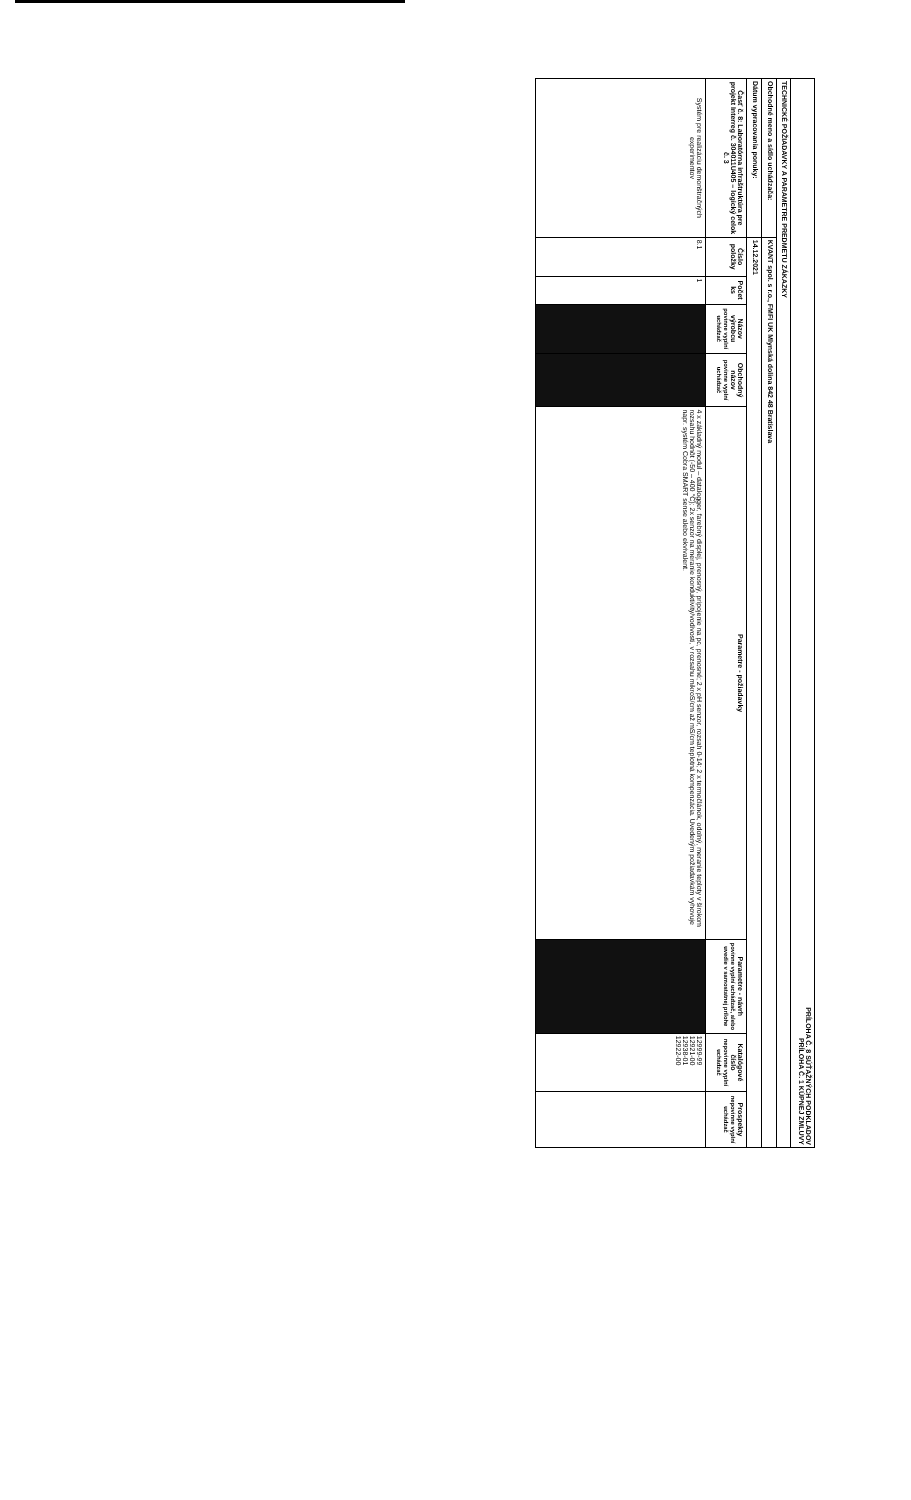| PRÍLOHA Č. 8 SÚŤAŽNÝCH PODKLADOV PRÍLOHA Č. 1 KÚPNEJ ZMLUVY | | | | | | | | |
| TECHNICKÉ POŽIADAVKY A PARAMETRE PREDMETU ZÁKAZKY | | | | | | | | |
| Obchodné meno a sídlo uchádzača: | KVANT spol. s r.o., FMFI UK Mlynská dolina 842 48 Bratislava | | | | | | | |
| Dátum vypracovania ponuky: | 14.12.2021 | | | | | | | |
| Časť č. 8: Laboratórna infraštruktúra pre projekt Interreg č. 304011U405 – logický celok č. 3 | Číslo položky | Počet ks | Názov výrobcu povinne vyplní uchádzač | Obchodný názov povinne vyplní uchádzač | Parametre - požiadavky | Parametre - návrh povinne vyplní uchádzač, alebo uvedie v samostatnej prílohe | Katalógové číslo nepovinne vyplní uchádzač | Prospekty nepovinne vyplní uchádzač |
| Systém pre realizáciu demonštračných experimentov | 8.1 | 1 | | | 4 x základný modul – datalogger, farebný displej, prenosný, pripojenie na pc, prenosné; 2 x pH senzor, rozsah 0-14; 2 x termočlánok, odolný, meranie teploty v širokom rozsahu hodnôt (-50 – 400 °C); 2x senzor na meranie konduktivity/vodivosti, v rozsahu mikroS/cm až mS/cm teplotná kompenzácia. Uvedeným požiadavkám vyhovuje napr. systém Cobra SMART sense alebo ekvivalent. | | 12999-99 12921-00 12938-01 12922-00 | |